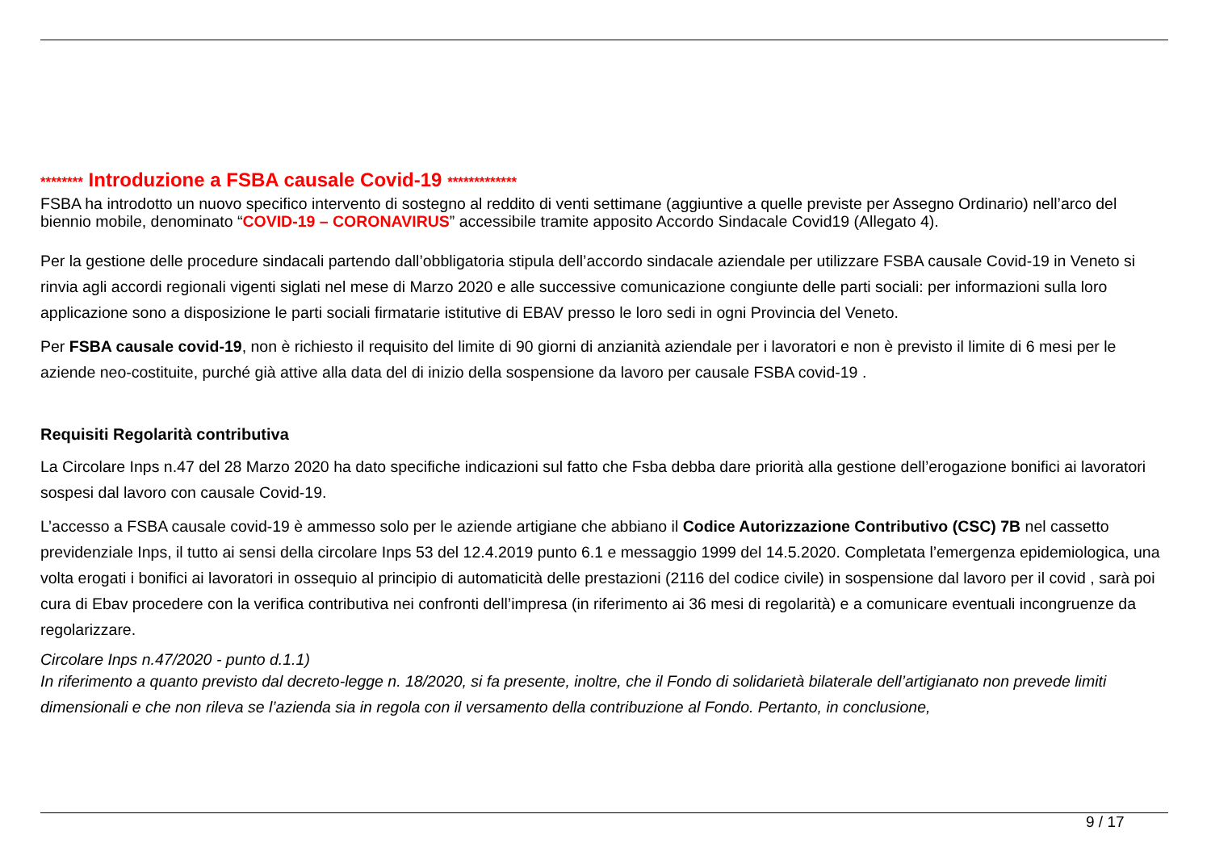******** Introduzione a FSBA causale Covid-19 *************
FSBA ha introdotto un nuovo specifico intervento di sostegno al reddito di venti settimane (aggiuntive a quelle previste per Assegno Ordinario) nell’arco del biennio mobile, denominato “COVID-19 – CORONAVIRUS” accessibile tramite apposito Accordo Sindacale Covid19 (Allegato 4).
Per la gestione delle procedure sindacali partendo dall’obbligatoria stipula dell’accordo sindacale aziendale per utilizzare FSBA causale Covid-19 in Veneto si rinvia agli accordi regionali vigenti siglati nel mese di Marzo 2020 e alle successive comunicazione congiunte delle parti sociali: per informazioni sulla loro applicazione sono a disposizione le parti sociali firmatarie istitutive di EBAV presso le loro sedi in ogni Provincia del Veneto.
Per FSBA causale covid-19, non è richiesto il requisito del limite di 90 giorni di anzianità aziendale per i lavoratori e non è previsto il limite di 6 mesi per le aziende neo-costituite, purché già attive alla data del di inizio della sospensione da lavoro per causale FSBA covid-19 .
Requisiti Regolarità contributiva
La Circolare Inps n.47 del 28 Marzo 2020 ha dato specifiche indicazioni sul fatto che Fsba debba dare priorità alla gestione dell’erogazione bonifici ai lavoratori sospesi dal lavoro con causale Covid-19.
L’accesso a FSBA causale covid-19 è ammesso solo per le aziende artigiane che abbiano il Codice Autorizzazione Contributivo (CSC) 7B nel cassetto previdenziale Inps, il tutto ai sensi della circolare Inps 53 del 12.4.2019 punto 6.1 e messaggio 1999 del 14.5.2020. Completata l’emergenza epidemiologica, una volta erogati i bonifici ai lavoratori in ossequio al principio di automaticità delle prestazioni (2116 del codice civile) in sospensione dal lavoro per il covid , sarà poi cura di Ebav procedere con la verifica contributiva nei confronti dell’impresa (in riferimento ai 36 mesi di regolarità) e a comunicare eventuali incongruenze da regolarizzare.
Circolare Inps n.47/2020 - punto d.1.1)
In riferimento a quanto previsto dal decreto-legge n. 18/2020, si fa presente, inoltre, che il Fondo di solidarietà bilaterale dell’artigianato non prevede limiti dimensionali e che non rileva se l’azienda sia in regola con il versamento della contribuzione al Fondo. Pertanto, in conclusione,
9 / 17